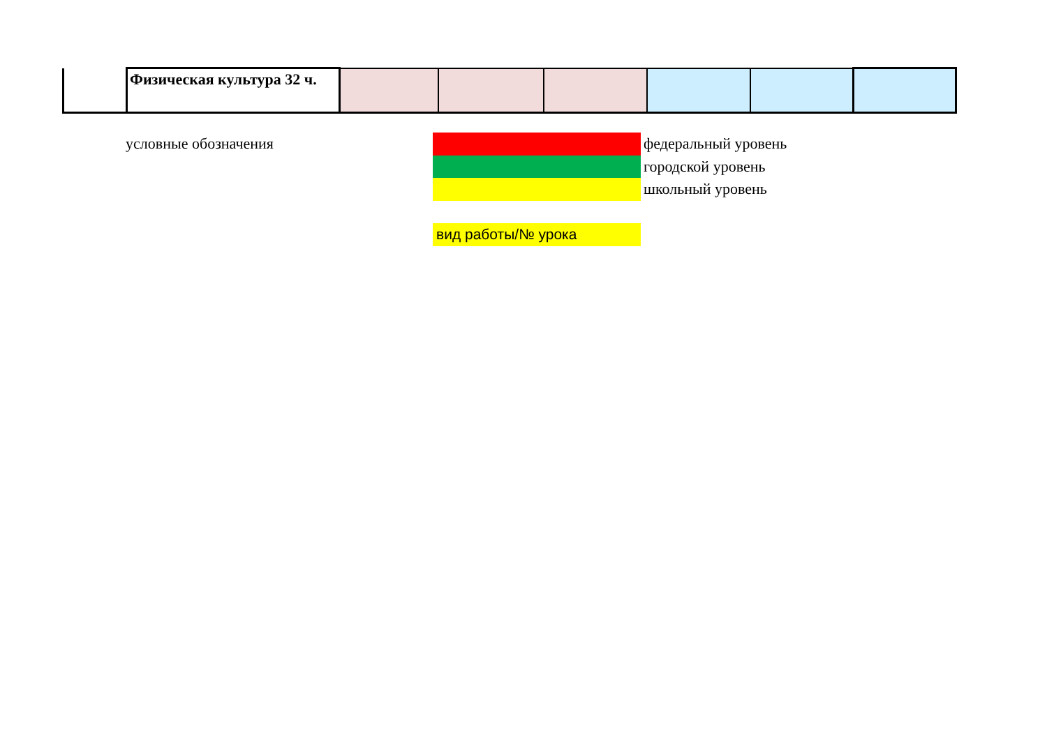| | Физическая культура 32 ч. | | | | | | |
условные обозначения
федеральный уровень
городской уровень
школьный уровень
вид работы/№ урока